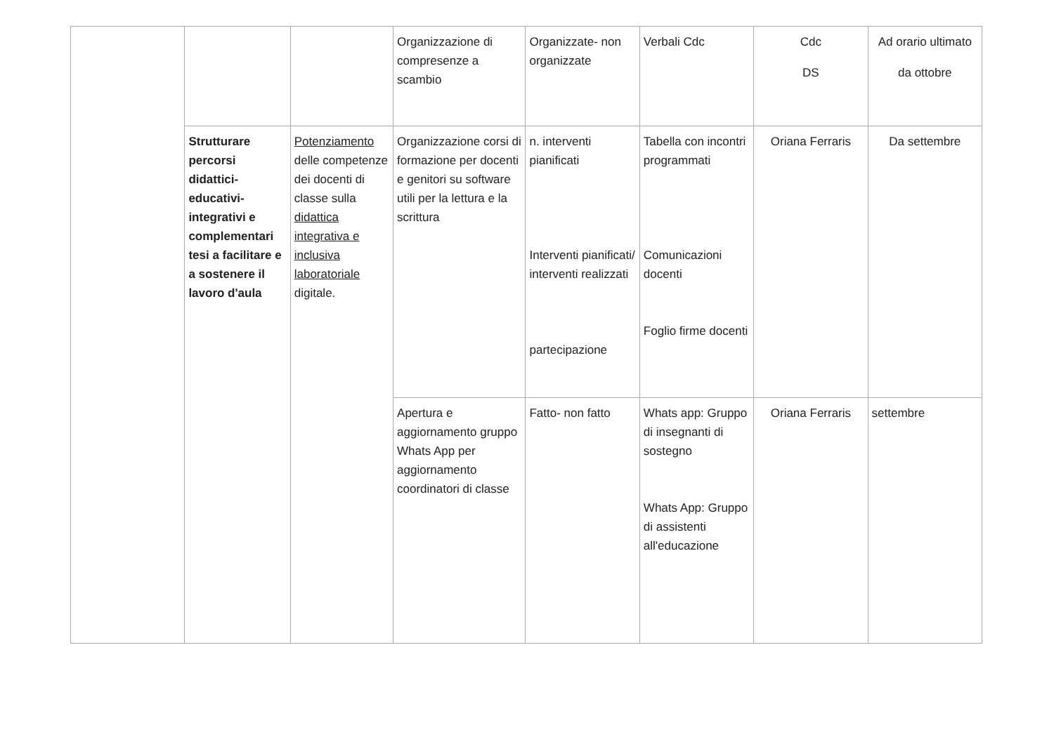| | | | Organizzazione di compresenze a scambio | Organizzate- non organizzate | Verbali Cdc | Cdc DS | Ad orario ultimato da ottobre |
| | Strutturare percorsi didattici-educativi-integrativi e complementari tesi a facilitare e a sostenere il lavoro d'aula | Potenziamento delle competenze dei docenti di classe sulla didattica integrativa e inclusiva laboratoriale digitale. | Organizzazione corsi di formazione per docenti e genitori su software utili per la lettura e la scrittura | n. interventi pianificati Interventi pianificati/ interventi realizzati partecipazione | Tabella con incontri programmati Comunicazioni docenti Foglio firme docenti | Oriana Ferraris | Da settembre |
| | | | Apertura e aggiornamento gruppo Whats App per aggiornamento coordinatori di classe | Fatto- non fatto | Whats app: Gruppo di insegnanti di sostegno Whats App: Gruppo di assistenti all'educazione | Oriana Ferraris | settembre |